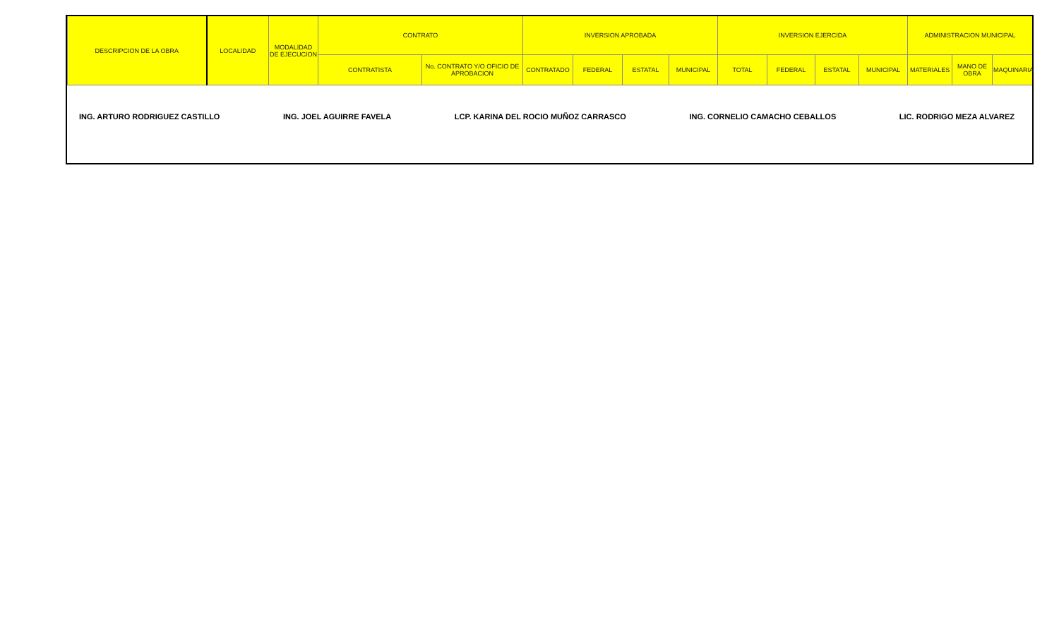| DESCRIPCION DE LA OBRA | LOCALIDAD | MODALIDAD DE EJECUCION | CONTRATO | | INVERSION APROBADA | | | | INVERSION EJERCIDA | | | | ADMINISTRACION MUNICIPAL | | |
| --- | --- | --- | --- | --- | --- | --- | --- | --- | --- | --- | --- | --- | --- | --- | --- |
| | | | CONTRATISTA | No. CONTRATO Y/O OFICIO DE APROBACION | CONTRATADO | FEDERAL | ESTATAL | MUNICIPAL | TOTAL | FEDERAL | ESTATAL | MUNICIPAL | MATERIALES | MANO DE OBRA | MAQUINARIA |
ING. ARTURO RODRIGUEZ CASTILLO ING. JOEL AGUIRRE FAVELA LCP. KARINA DEL ROCIO MUÑOZ CARRASCO ING. CORNELIO CAMACHO CEBALLOS LIC. RODRIGO MEZA ALVAREZ